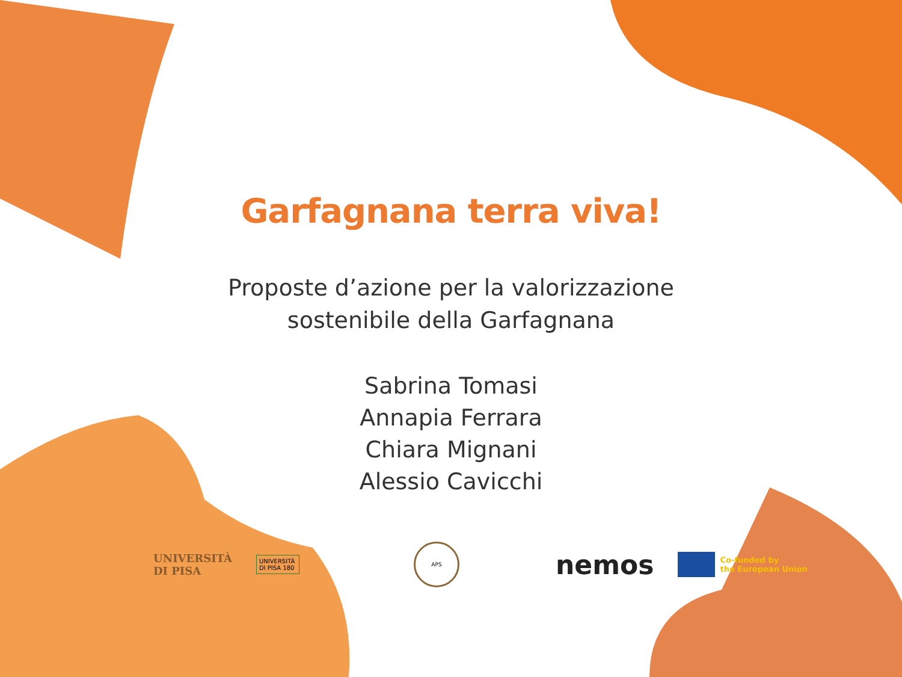Garfagnana terra viva!
Proposte d’azione per la valorizzazione
sostenibile della Garfagnana
Sabrina Tomasi
Annapia Ferrara
Chiara Mignani
Alessio Cavicchi
UNIVERSITÀ
DI PISA
UNIVERSITÀ DI PISA 180
APS
nemos
Co-funded by
the European Union